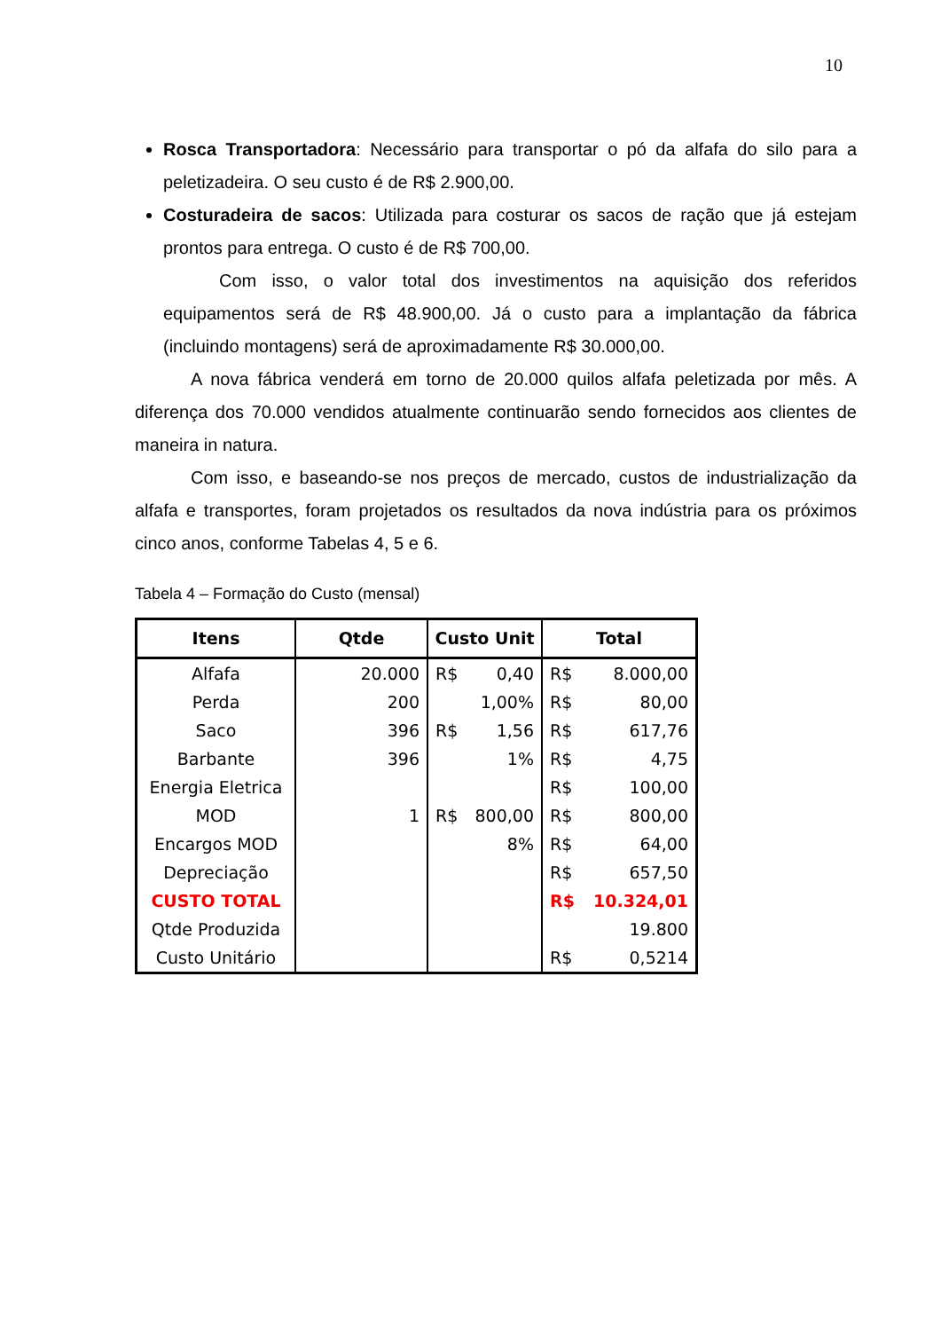10
Rosca Transportadora: Necessário para transportar o pó da alfafa do silo para a peletizadeira. O seu custo é de R$ 2.900,00.
Costuradeira de sacos: Utilizada para costurar os sacos de ração que já estejam prontos para entrega. O custo é de R$ 700,00.
Com isso, o valor total dos investimentos na aquisição dos referidos equipamentos será de R$ 48.900,00. Já o custo para a implantação da fábrica (incluindo montagens) será de aproximadamente R$ 30.000,00.
A nova fábrica venderá em torno de 20.000 quilos alfafa peletizada por mês. A diferença dos 70.000 vendidos atualmente continuarão sendo fornecidos aos clientes de maneira in natura.
Com isso, e baseando-se nos preços de mercado, custos de industrialização da alfafa e transportes, foram projetados os resultados da nova indústria para os próximos cinco anos, conforme Tabelas 4, 5 e 6.
Tabela 4 – Formação do Custo (mensal)
| Itens | Qtde | Custo Unit | | Total | |
| --- | --- | --- | --- | --- | --- |
| Alfafa | 20.000 | R$ | 0,40 | R$ | 8.000,00 |
| Perda | 200 | | 1,00% | R$ | 80,00 |
| Saco | 396 | R$ | 1,56 | R$ | 617,76 |
| Barbante | 396 | | 1% | R$ | 4,75 |
| Energia Eletrica | | | | R$ | 100,00 |
| MOD | 1 | R$ | 800,00 | R$ | 800,00 |
| Encargos MOD | | | 8% | R$ | 64,00 |
| Depreciação | | | | R$ | 657,50 |
| CUSTO TOTAL | | | | R$ | 10.324,01 |
| Qtde Produzida | | | | | 19.800 |
| Custo Unitário | | | | R$ | 0,5214 |